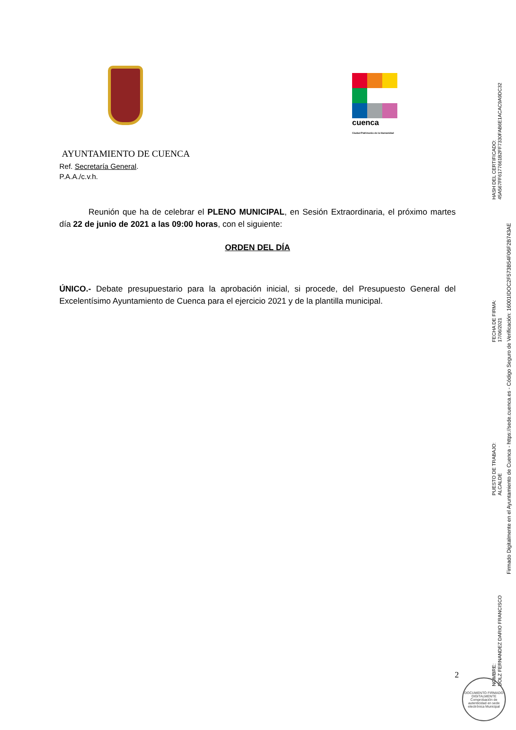cuenca
Ciudad Patrimonio de la Humanidad
AYUNTAMIENTO DE CUENCA
Ref. Secretaría General.
P.A.A./c.v.h.
Reunión que ha de celebrar el PLENO MUNICIPAL, en Sesión Extraordinaria, el próximo martes día 22 de junio de 2021 a las 09:00 horas, con el siguiente:
ORDEN DEL DÍA
ÚNICO.- Debate presupuestario para la aprobación inicial, si procede, del Presupuesto General del Excelentísimo Ayuntamiento de Cuenca para el ejercicio 2021 y de la plantilla municipal.
2
NOMBRE:
DOLZ FERNANDEZ DARIO FRANCISCO
PUESTO DE TRABAJO:
ALCALDE
FECHA DE FIRMA:
17/06/2021
HASH DEL CERTIFICADO:
45A567FF6177661B2FF7330FAB6E1ACAC9A9DC32
Firmado Digitalmente en el Ayuntamiento de Cuenca - https://sede.cuenca.es - Código Seguro de Verificación: 16001IDOC2F573B54F06F2B743AE
DOCUMENTO FIRMADO DIGITALMENTE
Comprobación de autenticidad en sede electrónica Municipal